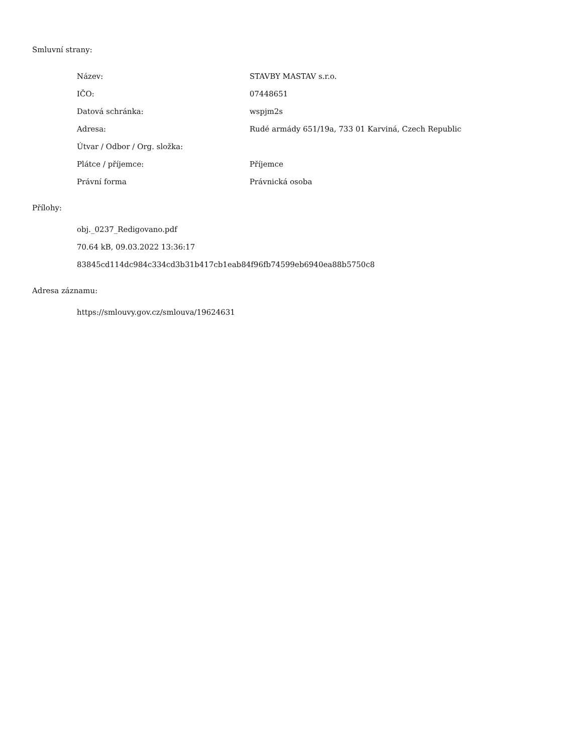Smluvní strany:
| Název: | STAVBY MASTAV s.r.o. |
| IČO: | 07448651 |
| Datová schránka: | wspjm2s |
| Adresa: | Rudé armády 651/19a, 733 01 Karviná, Czech Republic |
| Útvar / Odbor / Org. složka: | |
| Plátce / příjemce: | Příjemce |
| Právní forma | Právnická osoba |
Přílohy:
| obj._0237_Redigovano.pdf |
| 70.64 kB, 09.03.2022 13:36:17 |
| 83845cd114dc984c334cd3b31b417cb1eab84f96fb74599eb6940ea88b5750c8 |
Adresa záznamu:
| https://smlouvy.gov.cz/smlouva/19624631 |